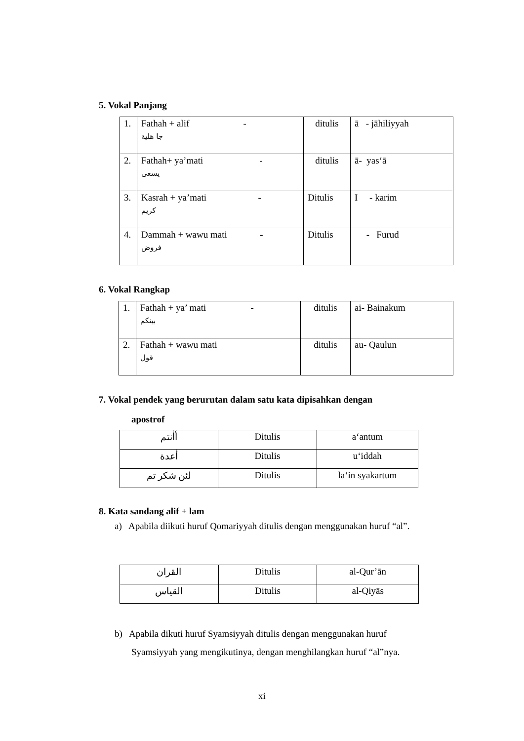5. Vokal Panjang
| 1. | Fathah + alif - جا هلية | ditulis | ā - jāhiliyyah |
| 2. | Fathah+ ya’mati - يسعى | ditulis | ā- yas‘ā |
| 3. | Kasrah + ya’mati - كريم | Ditulis | I - karim |
| 4. | Dammah + wawu mati - فروض | Ditulis | - Furud |
6. Vokal Rangkap
| 1. | Fathah + ya’ mati - بينكم | ditulis | ai- Bainakum |
| 2. | Fathah + wawu mati قول | ditulis | au- Qaulun |
7. Vokal pendek yang berurutan dalam satu kata dipisahkan dengan
apostrof
| أأنتم | Ditulis | a‘antum |
| أعدة | Ditulis | u‘iddah |
| لئن شكر تم | Ditulis | la‘in syakartum |
8. Kata sandang alif + lam
a) Apabila diikuti huruf Qomariyyah ditulis dengan menggunakan huruf “al”.
| القران | Ditulis | al-Qur’ān |
| القياس | Ditulis | al-Qiyās |
b) Apabila dikuti huruf Syamsiyyah ditulis dengan menggunakan huruf
Syamsiyyah yang mengikutinya, dengan menghilangkan huruf “al”nya.
xi